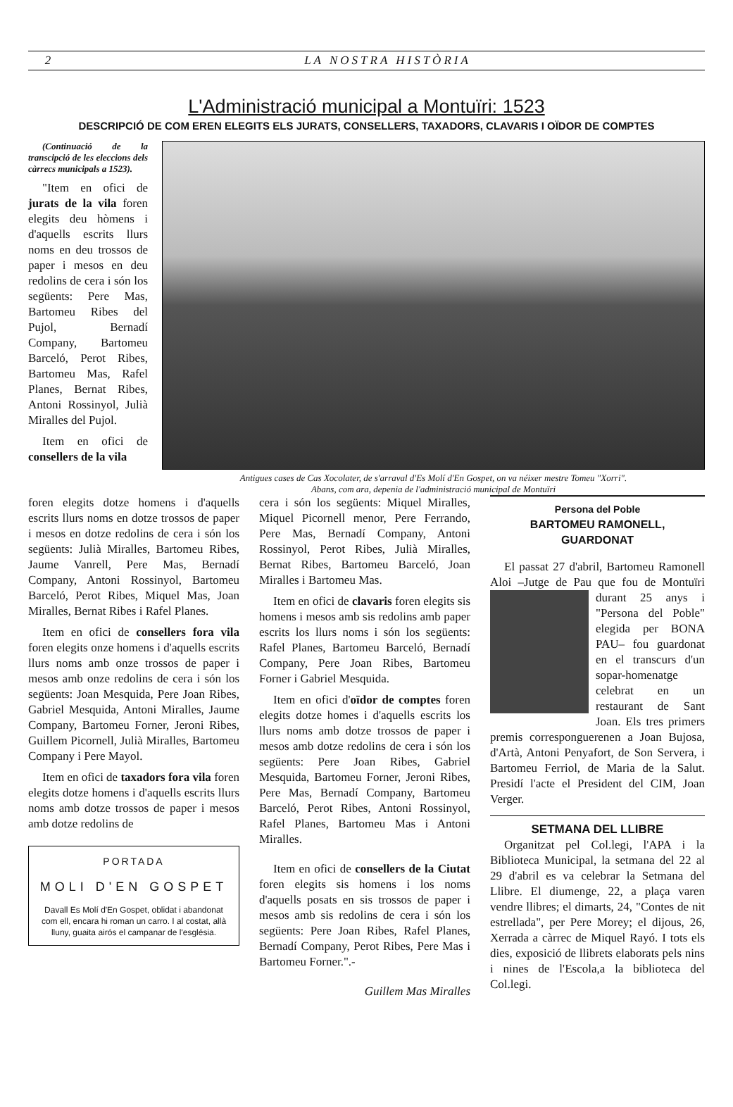2 LA NOSTRA HISTÒRIA
L'Administració municipal a Montuïri: 1523
DESCRIPCIÓ DE COM EREN ELEGITS ELS JURATS, CONSELLERS, TAXADORS, CLAVARIS I OÏDOR DE COMPTES
(Continuació de la transcipció de les eleccions dels càrrecs municipals a 1523).
"Item en ofici de jurats de la vila foren elegits deu hòmens i d'aquells escrits llurs noms en deu trossos de paper i mesos en deu redolins de cera i són los següents: Pere Mas, Bartomeu Ribes del Pujol, Bernadí Company, Bartomeu Barceló, Perot Ribes, Bartomeu Mas, Rafel Planes, Bernat Ribes, Antoni Rossinyol, Julià Miralles del Pujol.
Item en ofici de consellers de la vila
Antigues cases de Cas Xocolater, de s'arraval d'Es Molí d'En Gospet, on va néixer mestre Tomeu "Xorri".
Abans, com ara, depenia de l'administració municipal de Montuïri
foren elegits dotze homens i d'aquells escrits llurs noms en dotze trossos de paper i mesos en dotze redolins de cera i són los següents: Julià Miralles, Bartomeu Ribes, Jaume Vanrell, Pere Mas, Bernadí Company, Antoni Rossinyol, Bartomeu Barceló, Perot Ribes, Miquel Mas, Joan Miralles, Bernat Ribes i Rafel Planes.
Item en ofici de consellers fora vila foren elegits onze homens i d'aquells escrits llurs noms amb onze trossos de paper i mesos amb onze redolins de cera i són los següents: Joan Mesquida, Pere Joan Ribes, Gabriel Mesquida, Antoni Miralles, Jaume Company, Bartomeu Forner, Jeroni Ribes, Guillem Picornell, Julià Miralles, Bartomeu Company i Pere Mayol.
Item en ofici de taxadors fora vila foren elegits dotze homens i d'aquells escrits llurs noms amb dotze trossos de paper i mesos amb dotze redolins de
PORTADA
MOLI D'EN GOSPET
Davall Es Molí d'En Gospet, oblidat i abandonat com ell, encara hi roman un carro. I al costat, allà lluny, guaita airós el campanar de l'església.
cera i són los següents: Miquel Miralles, Miquel Picornell menor, Pere Ferrando, Pere Mas, Bernadí Company, Antoni Rossinyol, Perot Ribes, Julià Miralles, Bernat Ribes, Bartomeu Barceló, Joan Miralles i Bartomeu Mas.
Item en ofici de clavaris foren elegits sis homens i mesos amb sis redolins amb paper escrits los llurs noms i són los següents: Rafel Planes, Bartomeu Barceló, Bernadí Company, Pere Joan Ribes, Bartomeu Forner i Gabriel Mesquida.
Item en ofici d'oïdor de comptes foren elegits dotze homes i d'aquells escrits los llurs noms amb dotze trossos de paper i mesos amb dotze redolins de cera i són los següents: Pere Joan Ribes, Gabriel Mesquida, Bartomeu Forner, Jeroni Ribes, Pere Mas, Bernadí Company, Bartomeu Barceló, Perot Ribes, Antoni Rossinyol, Rafel Planes, Bartomeu Mas i Antoni Miralles.
Item en ofici de consellers de la Ciutat foren elegits sis homens i los noms d'aquells posats en sis trossos de paper i mesos amb sis redolins de cera i són los següents: Pere Joan Ribes, Rafel Planes, Bernadí Company, Perot Ribes, Pere Mas i Bartomeu Forner.".-
Guillem Mas Miralles
Persona del Poble
BARTOMEU RAMONELL,
GUARDONAT
El passat 27 d'abril, Bartomeu Ramonell Aloi –Jutge de Pau que fou de Mon tuïri durant 25 anys i "Persona del Poble" elegida per BONA PAU– fou guardonat en el transcurs d'un sopar-homenatge celebrat en un restaurant de Sant Joan. Els tres primers premis corresponguerenen a Joan Bujosa, d'Artà, Antoni Penyafort, de Son Servera, i Bartomeu Ferriol, de Maria de la Salut. Presidí l'acte el President del CIM, Joan Verger.
SETMANA DEL LLIBRE
Organitzat pel Col.legi, l'APA i la Biblioteca Municipal, la setmana del 22 al 29 d'abril es va celebrar la Setmana del Llibre. El diumenge, 22, a plaça varen vendre llibres; el dimarts, 24, "Contes de nit estrellada", per Pere Morey; el dijous, 26, Xerrada a càrrec de Miquel Rayó. I tots els dies, exposició de llibrets elaborats pels nins i nines de l'Escola,a la biblioteca del Col.legi.